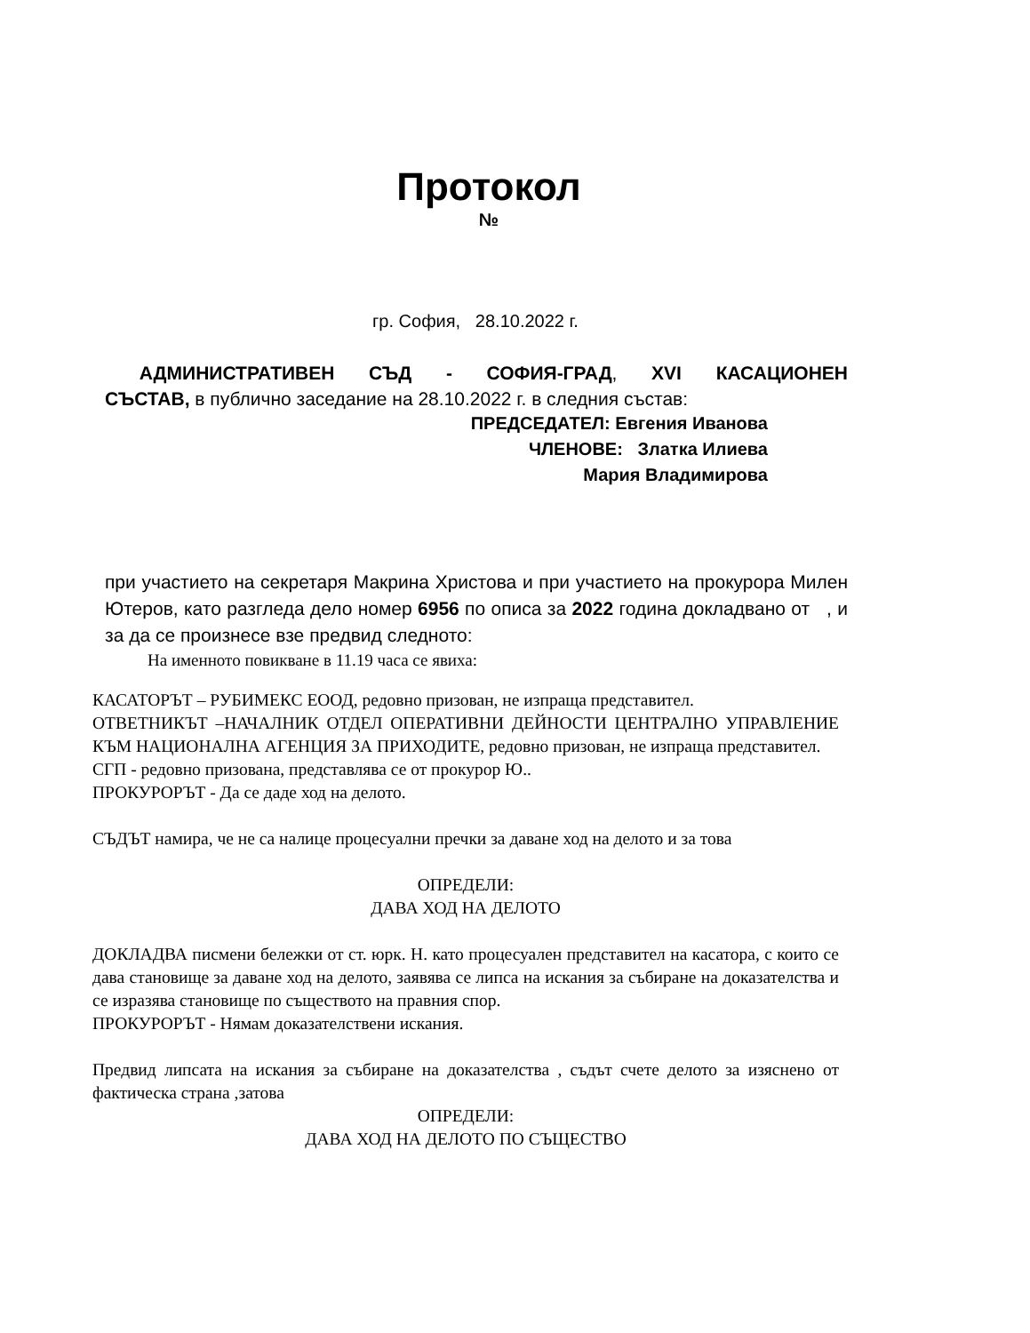Протокол
№
гр. София, 28.10.2022 г.
АДМИНИСТРАТИВЕН СЪД - СОФИЯ-ГРАД, XVI КАСАЦИОНЕН
СЪСТАВ, в публично заседание на 28.10.2022 г. в следния състав:
ПРЕДСЕДАТЕЛ: Евгения Иванова
ЧЛЕНОВЕ: Златка Илиева
Мария Владимирова
при участието на секретаря Макрина Христова и при участието на прокурора Милен Ютеров, като разгледа дело номер 6956 по описа за 2022 година докладвано от , и за да се произнесе взе предвид следното:
На именното повикване в 11.19 часа се явиха:
КАСАТОРЪТ – РУБИМЕКС ЕООД, редовно призован, не изпраща представител.
ОТВЕТНИКЪТ –НАЧАЛНИК ОТДЕЛ ОПЕРАТИВНИ ДЕЙНОСТИ ЦЕНТРАЛНО УПРАВЛЕНИЕ КЪМ НАЦИОНАЛНА АГЕНЦИЯ ЗА ПРИХОДИТЕ, редовно призован, не изпраща представител.
СГП - редовно призована, представлява се от прокурор Ю..
ПРОКУРОРЪТ - Да се даде ход на делото.
СЪДЪТ намира, че не са налице процесуални пречки за даване ход на делото и за това
ОПРЕДЕЛИ:
ДАВА ХОД НА ДЕЛОТО
ДОКЛАДВА писмени бележки от ст. юрк. Н. като процесуален представител на касатора, с които се дава становище за даване ход на делото, заявява се липса на искания за събиране на доказателства и се изразява становище по съществото на правния спор.
ПРОКУРОРЪТ - Нямам доказателствени искания.
Предвид липсата на искания за събиране на доказателства , съдът счете делото за изяснено от фактическа страна ,затова
ОПРЕДЕЛИ:
ДАВА ХОД НА ДЕЛОТО ПО СЪЩЕСТВО